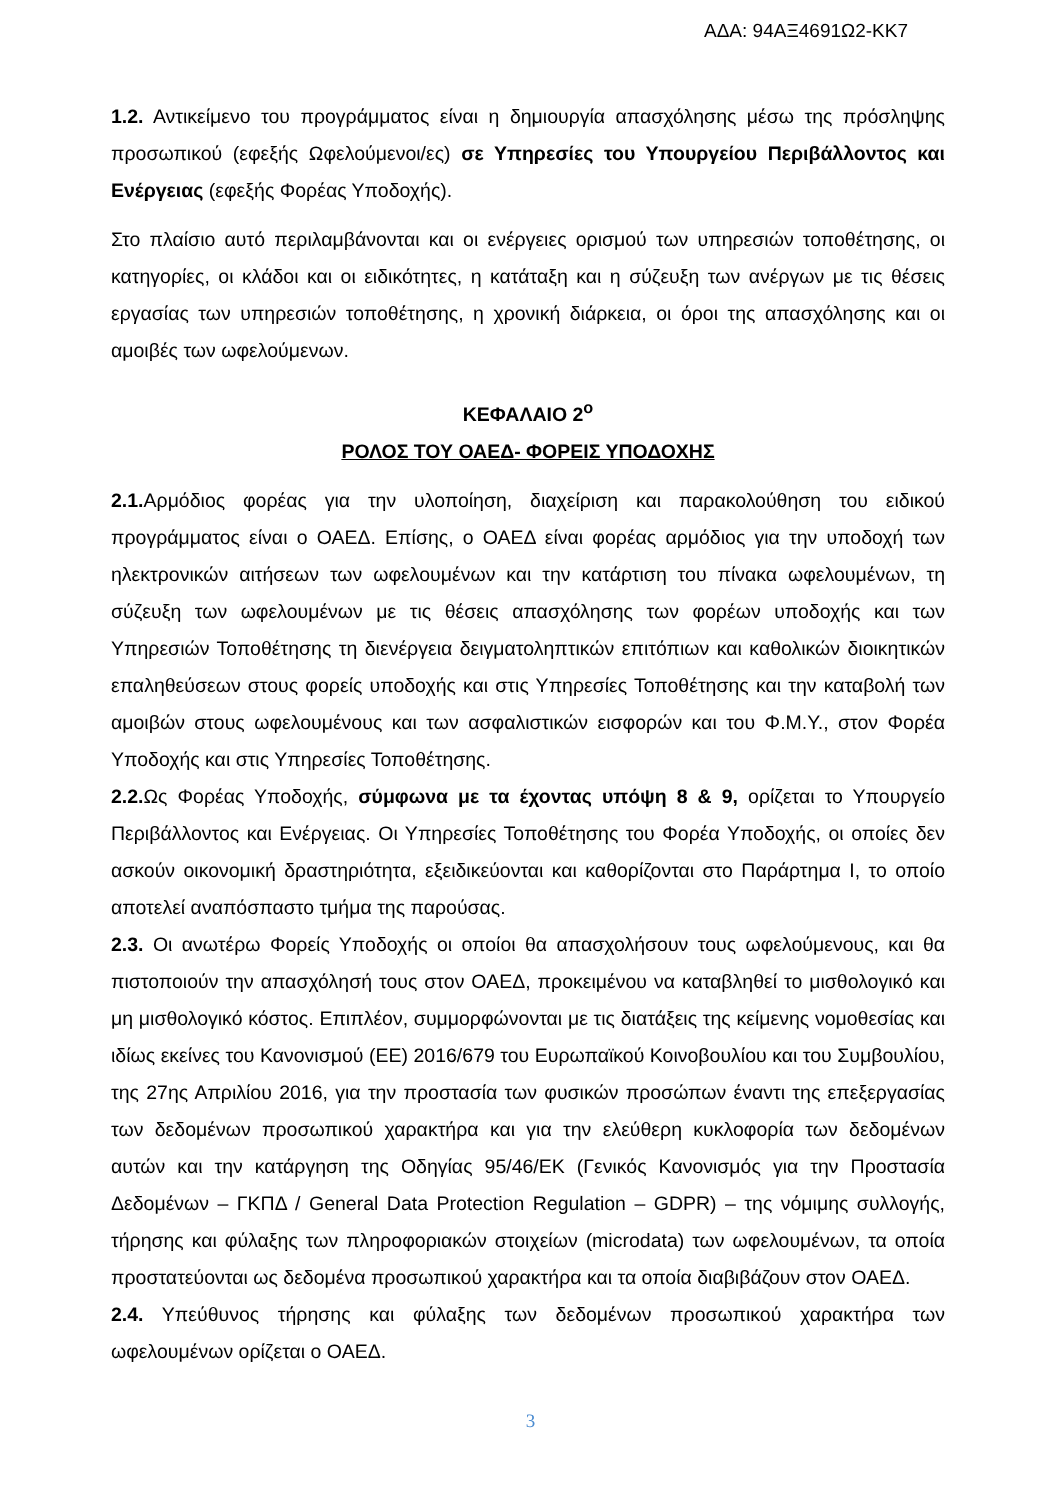ΑΔΑ: 94ΑΞ4691Ω2-ΚΚ7
1.2. Αντικείμενο του προγράμματος είναι η δημιουργία απασχόλησης μέσω της πρόσληψης προσωπικού (εφεξής Ωφελούμενοι/ες) σε Υπηρεσίες του Υπουργείου Περιβάλλοντος και Ενέργειας (εφεξής Φορέας Υποδοχής).
Στο πλαίσιο αυτό περιλαμβάνονται και οι ενέργειες ορισμού των υπηρεσιών τοποθέτησης, οι κατηγορίες, οι κλάδοι και οι ειδικότητες, η κατάταξη και η σύζευξη των ανέργων με τις θέσεις εργασίας των υπηρεσιών τοποθέτησης, η χρονική διάρκεια, οι όροι της απασχόλησης και οι αμοιβές των ωφελούμενων.
ΚΕΦΑΛΑΙΟ 2<sup>ο</sup>
ΡΟΛΟΣ ΤΟΥ ΟΑΕΔ- ΦΟΡΕΙΣ ΥΠΟΔΟΧΗΣ
2.1. Αρμόδιος φορέας για την υλοποίηση, διαχείριση και παρακολούθηση του ειδικού προγράμματος είναι ο ΟΑΕΔ. Επίσης, ο ΟΑΕΔ είναι φορέας αρμόδιος για την υποδοχή των ηλεκτρονικών αιτήσεων των ωφελουμένων και την κατάρτιση του πίνακα ωφελουμένων, τη σύζευξη των ωφελουμένων με τις θέσεις απασχόλησης των φορέων υποδοχής και των Υπηρεσιών Τοποθέτησης τη διενέργεια δειγματοληπτικών επιτόπιων και καθολικών διοικητικών επαληθεύσεων στους φορείς υποδοχής και στις Υπηρεσίες Τοποθέτησης και την καταβολή των αμοιβών στους ωφελουμένους και των ασφαλιστικών εισφορών και του Φ.Μ.Υ., στον Φορέα Υποδοχής και στις Υπηρεσίες Τοποθέτησης.
2.2. Ως Φορέας Υποδοχής, σύμφωνα με τα έχοντας υπόψη 8 & 9, ορίζεται το Υπουργείο Περιβάλλοντος και Ενέργειας. Οι Υπηρεσίες Τοποθέτησης του Φορέα Υποδοχής, οι οποίες δεν ασκούν οικονομική δραστηριότητα, εξειδικεύονται και καθορίζονται στο Παράρτημα Ι, το οποίο αποτελεί αναπόσπαστο τμήμα της παρούσας.
2.3. Οι ανωτέρω Φορείς Υποδοχής οι οποίοι θα απασχολήσουν τους ωφελούμενους, και θα πιστοποιούν την απασχόλησή τους στον ΟΑΕΔ, προκειμένου να καταβληθεί το μισθολογικό και μη μισθολογικό κόστος. Επιπλέον, συμμορφώνονται με τις διατάξεις της κείμενης νομοθεσίας και ιδίως εκείνες του Κανονισμού (ΕΕ) 2016/679 του Ευρωπαϊκού Κοινοβουλίου και του Συμβουλίου, της 27ης Απριλίου 2016, για την προστασία των φυσικών προσώπων έναντι της επεξεργασίας των δεδομένων προσωπικού χαρακτήρα και για την ελεύθερη κυκλοφορία των δεδομένων αυτών και την κατάργηση της Οδηγίας 95/46/ΕΚ (Γενικός Κανονισμός για την Προστασία Δεδομένων – ΓΚΠΔ / General Data Protection Regulation – GDPR) – της νόμιμης συλλογής, τήρησης και φύλαξης των πληροφοριακών στοιχείων (microdata) των ωφελουμένων, τα οποία προστατεύονται ως δεδομένα προσωπικού χαρακτήρα και τα οποία διαβιβάζουν στον ΟΑΕΔ.
2.4. Υπεύθυνος τήρησης και φύλαξης των δεδομένων προσωπικού χαρακτήρα των ωφελουμένων ορίζεται ο ΟΑΕΔ.
3